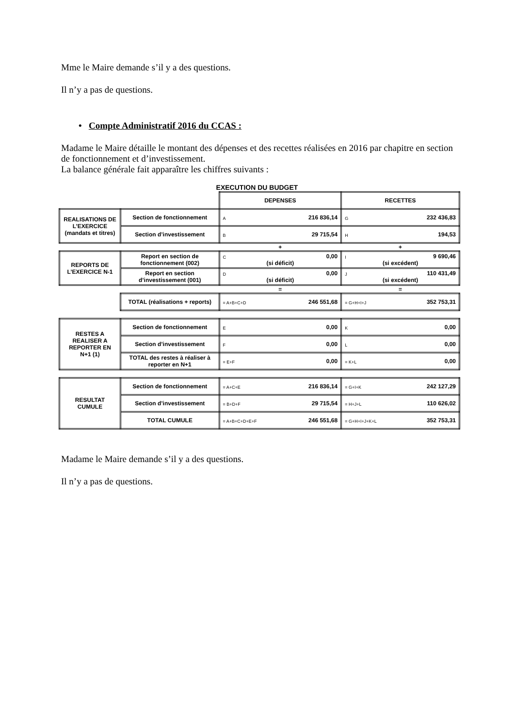Mme le Maire demande s’il y a des questions.
Il n’y a pas de questions.
• Compte Administratif 2016 du CCAS :
Madame le Maire détaille le montant des dépenses et des recettes réalisées en 2016 par chapitre en section de fonctionnement et d’investissement.
La balance générale fait apparaître les chiffres suivants :
EXECUTION DU BUDGET
| | | DEPENSES | RECETTES |
| REALISATIONS DE L’EXERCICE (mandats et titres) | Section de fonctionnement | A 216 836,14 | G 232 436,83 |
| | Section d’investissement | B 29 715,54 | H 194,53 |
| | | + | + |
| REPORTS DE L’EXERCICE N-1 | Report en section de fonctionnement (002) | C 0,00 (si déficit) | I 9 690,46 (si excédent) |
| | Report en section d’investissement (001) | D 0,00 (si déficit) | J 110 431,49 (si excédent) |
| | | = | = |
| | TOTAL (réalisations + reports) | = A+B+C+D 246 551,68 | = G+H+I+J 352 753,31 |
| RESTES A REALISER A REPORTER EN N+1 (1) | Section de fonctionnement | E 0,00 | K 0,00 |
| | Section d’investissement | F 0,00 | L 0,00 |
| | TOTAL des restes à réaliser à reporter en N+1 | = E+F 0,00 | = K+L 0,00 |
| RESULTAT CUMULE | Section de fonctionnement | = A+C+E 216 836,14 | = G+I+K 242 127,29 |
| | Section d’investissement | = B+D+F 29 715,54 | = H+J+L 110 626,02 |
| | TOTAL CUMULE | = A+B+C+D+E+F 246 551,68 | = G+H+I+J+K+L 352 753,31 |
Madame le Maire demande s’il y a des questions.
Il n’y a pas de questions.